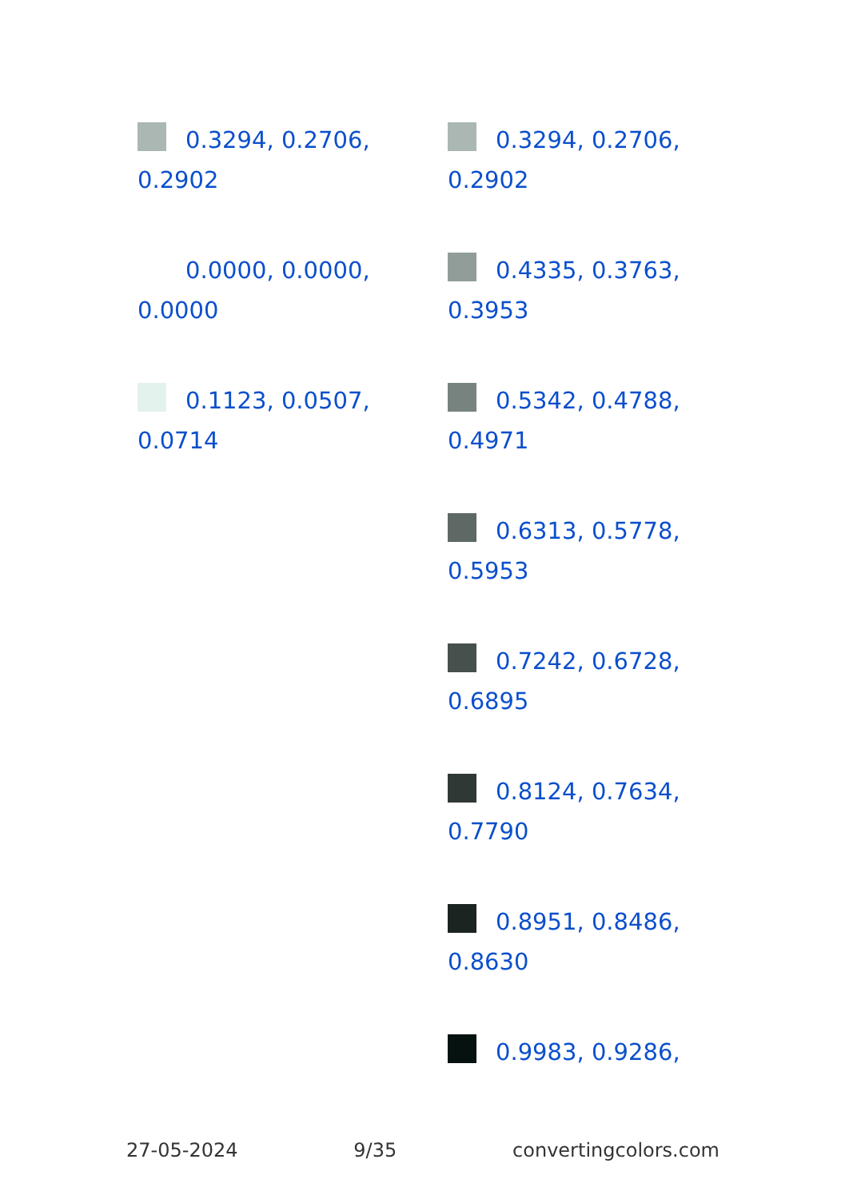0.3294, 0.2706, 0.2902
0.0000, 0.0000, 0.0000
0.1123, 0.0507, 0.0714
0.3294, 0.2706, 0.2902
0.4335, 0.3763, 0.3953
0.5342, 0.4788, 0.4971
0.6313, 0.5778, 0.5953
0.7242, 0.6728, 0.6895
0.8124, 0.7634, 0.7790
0.8951, 0.8486, 0.8630
0.9983, 0.9286,
27-05-2024 9/35 convertingcolors.com